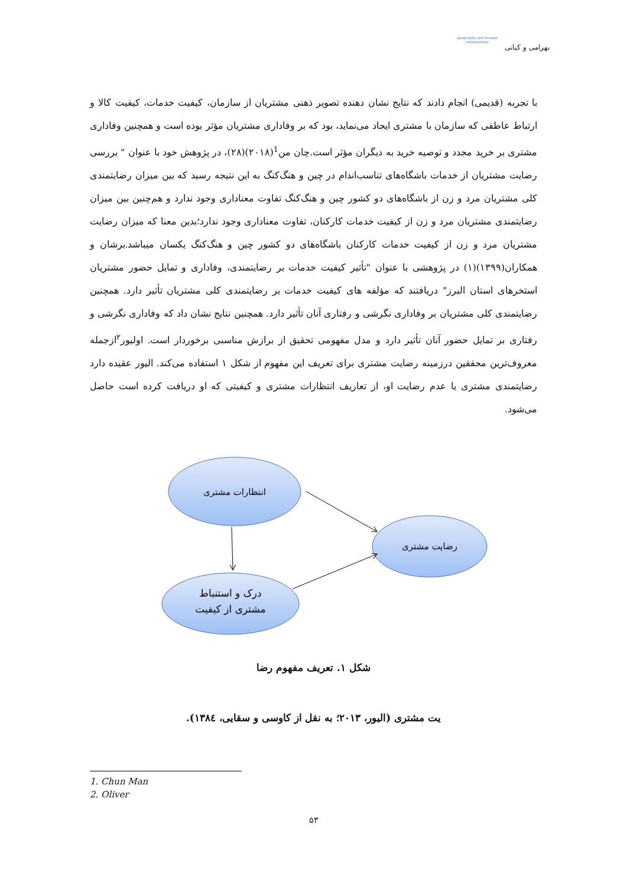بهرامی و کیانی
geography and human relationships
با تجربه (قدیمی) انجام دادند که نتایج نشان دهنده تصویر ذهنی مشتریان از سازمان، کیفیت خدمات، کیفیت کالا و ارتباط عاطفی که سازمان با مشتری ایجاد می‌نماید، بود که بر وفاداری مشتریان مؤثر بوده است و همچنین وفاداری مشتری بر خرید مجدد و توصیه خرید به دیگران مؤثر است.چان من<sup>1</sup>(۲۰۱۸)(۲۸)، در پژوهش خود با عنوان " بررسی رضایت مشتریان از خدمات باشگاه‌های تناسب‌اندام در چین و هنگ‌کنگ به این نتیجه رسید که بین میزان رضایتمندی کلی مشتریان مرد و زن از باشگاه‌های دو کشور چین و هنگ‌کنگ تفاوت معناداری وجود ندارد و هم‌چنین بین میزان رضایتمندی مشتریان مرد و زن از کیفیت خدمات کارکنان، تفاوت معناداری وجود ندارد؛بدین معنا که میزان رضایت مشتریان مرد و زن از کیفیت خدمات کارکنان باشگاه‌های دو کشور چین و هنگ‌کنگ یکسان میباشد.برشان و همکاران(۱۳۹۹)(۱) در پژوهشی با عنوان "تأثیر کیفیت خدمات بر رضایتمندی، وفاداری و تمایل حضور مشتریان استخرهای استان البرز" دریافتند که مؤلفه های کیفیت خدمات بر رضایتمندی کلی مشتریان تأثیر دارد. همچنین رضایتمندی کلی مشتریان بر وفاداری نگرشی و رفتاری آنان تأثیر دارد. همچنین نتایج نشان داد که وفاداری نگرشی و رفتاری بر تمایل حضور آنان تأثیر دارد و مدل مفهومی تحقیق از برازش مناسبی برخوردار است. اولیور<sup>۲</sup>ازجمله معروف‌ترین محققین درزمینه رضایت مشتری برای تعریف این مفهوم از شکل ۱ استفاده می‌کند. الیور عقیده دارد رضایتمندی مشتری یا عدم رضایت او، از تعاریف انتظارات مشتری و کیفیتی که او دریافت کرده است حاصل می‌شود.
انتظارات مشتری
رضایت مشتری
درک و استنباط
مشتری از کیفیت
شکل ۱. تعریف مفهوم رضا
یت مشتری (الیور، ۲۰۱۳؛ به نقل از کاوسی و سقایی، ۱۳۸٤).
1. Chun Man
2. Oliver
۵۳